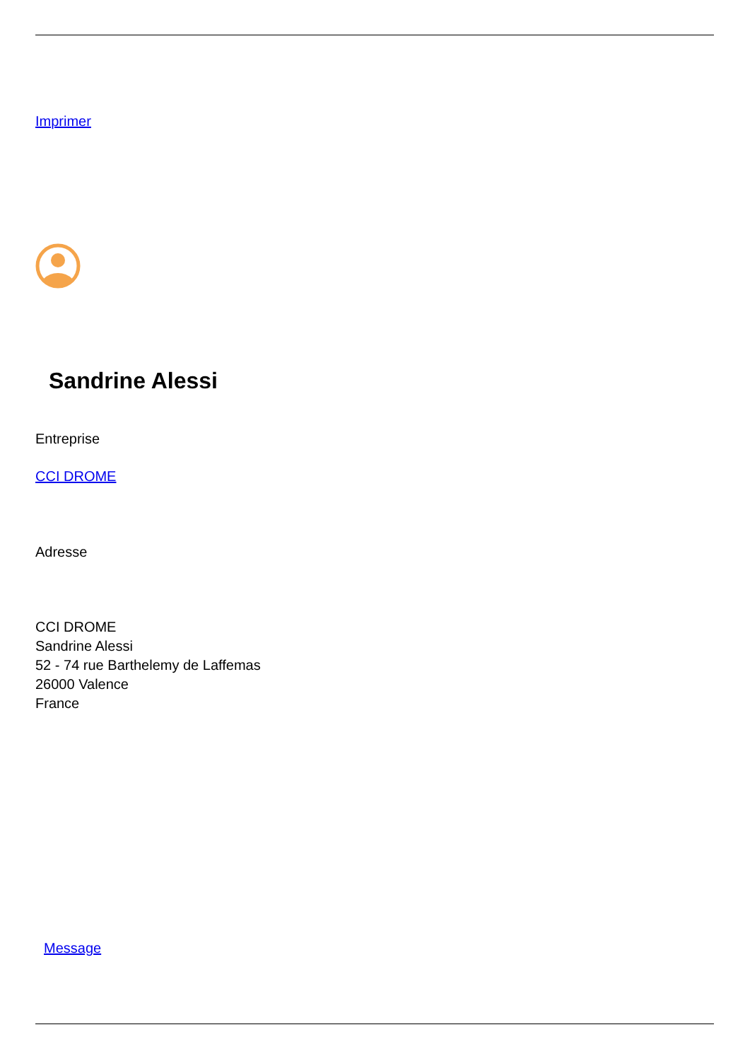Imprimer
Sandrine Alessi
Entreprise
CCI DROME
Adresse
CCI DROME
Sandrine Alessi
52 - 74 rue Barthelemy de Laffemas
26000 Valence
France
Message